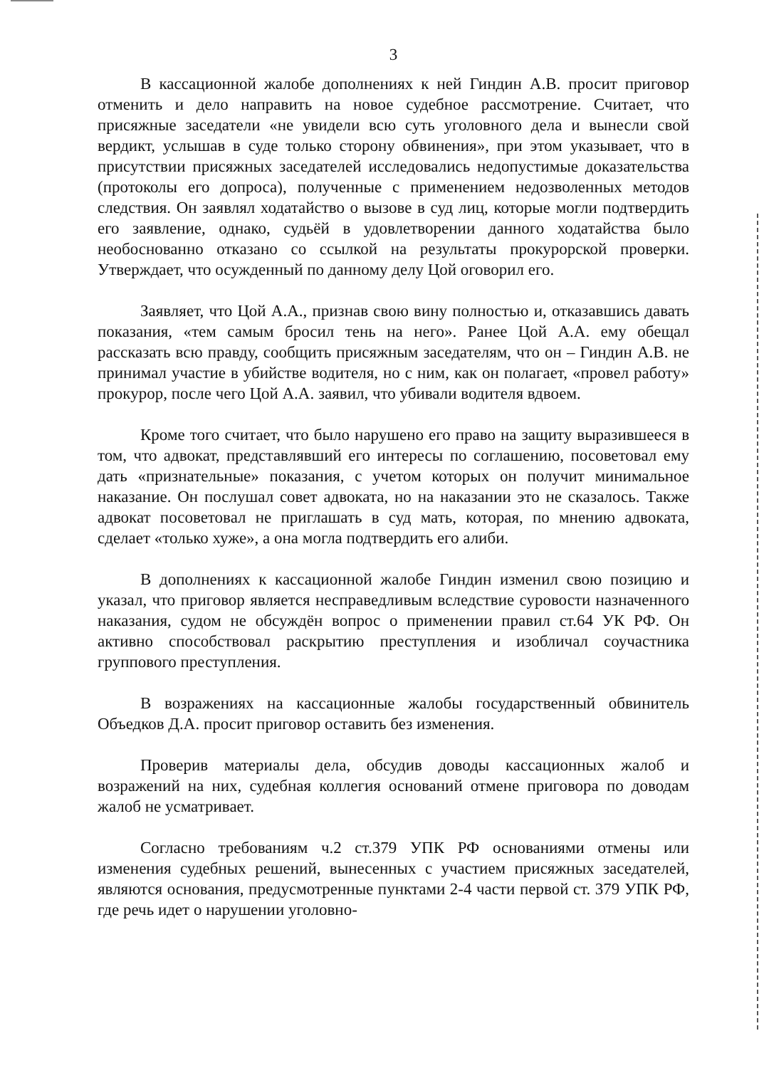3
В кассационной жалобе дополнениях к ней Гиндин А.В. просит приговор отменить и дело направить на новое судебное рассмотрение. Считает, что присяжные заседатели «не увидели всю суть уголовного дела и вынесли свой вердикт, услышав в суде только сторону обвинения», при этом указывает, что в присутствии присяжных заседателей исследовались недопустимые доказательства (протоколы его допроса), полученные с применением недозволенных методов следствия. Он заявлял ходатайство о вызове в суд лиц, которые могли подтвердить его заявление, однако, судьёй в удовлетворении данного ходатайства было необоснованно отказано со ссылкой на результаты прокурорской проверки. Утверждает, что осужденный по данному делу Цой оговорил его.
Заявляет, что Цой А.А., признав свою вину полностью и, отказавшись давать показания, «тем самым бросил тень на него». Ранее Цой А.А. ему обещал рассказать всю правду, сообщить присяжным заседателям, что он – Гиндин А.В. не принимал участие в убийстве водителя, но с ним, как он полагает, «провел работу» прокурор, после чего Цой А.А. заявил, что убивали водителя вдвоем.
Кроме того считает, что было нарушено его право на защиту выразившееся в том, что адвокат, представлявший его интересы по соглашению, посоветовал ему дать «признательные» показания, с учетом которых он получит минимальное наказание. Он послушал совет адвоката, но на наказании это не сказалось. Также адвокат посоветовал не приглашать в суд мать, которая, по мнению адвоката, сделает «только хуже», а она могла подтвердить его алиби.
В дополнениях к кассационной жалобе Гиндин изменил свою позицию и указал, что приговор является несправедливым вследствие суровости назначенного наказания, судом не обсуждён вопрос о применении правил ст.64 УК РФ. Он активно способствовал раскрытию преступления и изобличал соучастника группового преступления.
В возражениях на кассационные жалобы государственный обвинитель Объедков Д.А. просит приговор оставить без изменения.
Проверив материалы дела, обсудив доводы кассационных жалоб и возражений на них, судебная коллегия оснований отмене приговора по доводам жалоб не усматривает.
Согласно требованиям ч.2 ст.379 УПК РФ основаниями отмены или изменения судебных решений, вынесенных с участием присяжных заседателей, являются основания, предусмотренные пунктами 2-4 части первой ст. 379 УПК РФ, где речь идет о нарушении уголовно-